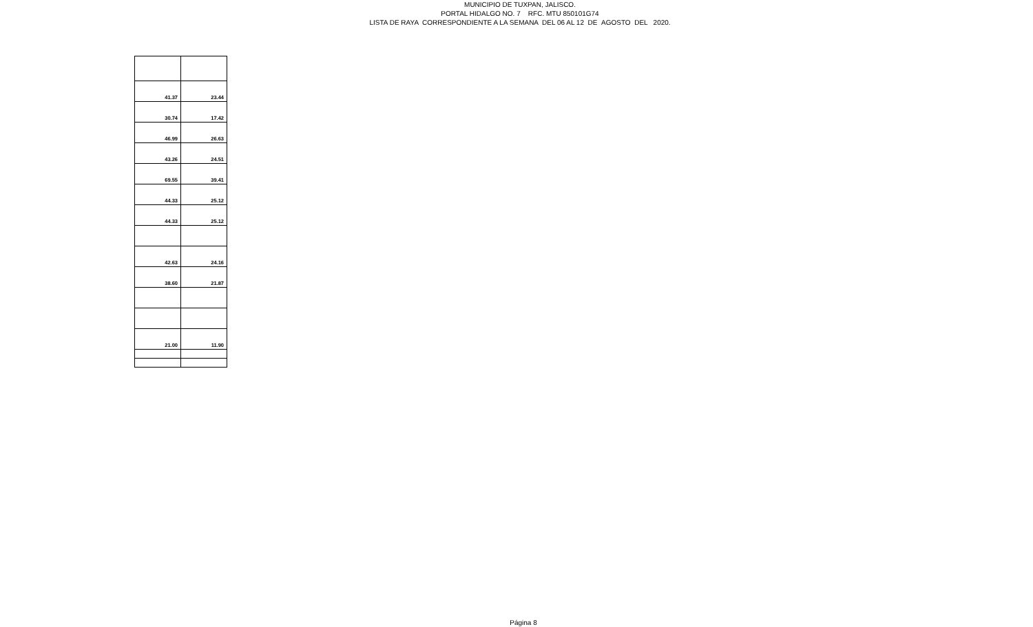MUNICIPIO DE TUXPAN, JALISCO.
PORTAL HIDALGO NO. 7 RFC. MTU 850101G74
LISTA DE RAYA CORRESPONDIENTE A LA SEMANA DEL 06 AL 12 DE AGOSTO DEL 2020.
| 41.37 | 23.44 |
| 30.74 | 17.42 |
| 46.99 | 26.63 |
| 43.26 | 24.51 |
| 69.55 | 39.41 |
| 44.33 | 25.12 |
| 44.33 | 25.12 |
| 42.63 | 24.16 |
| 38.60 | 21.87 |
| 21.00 | 11.90 |
Página 8